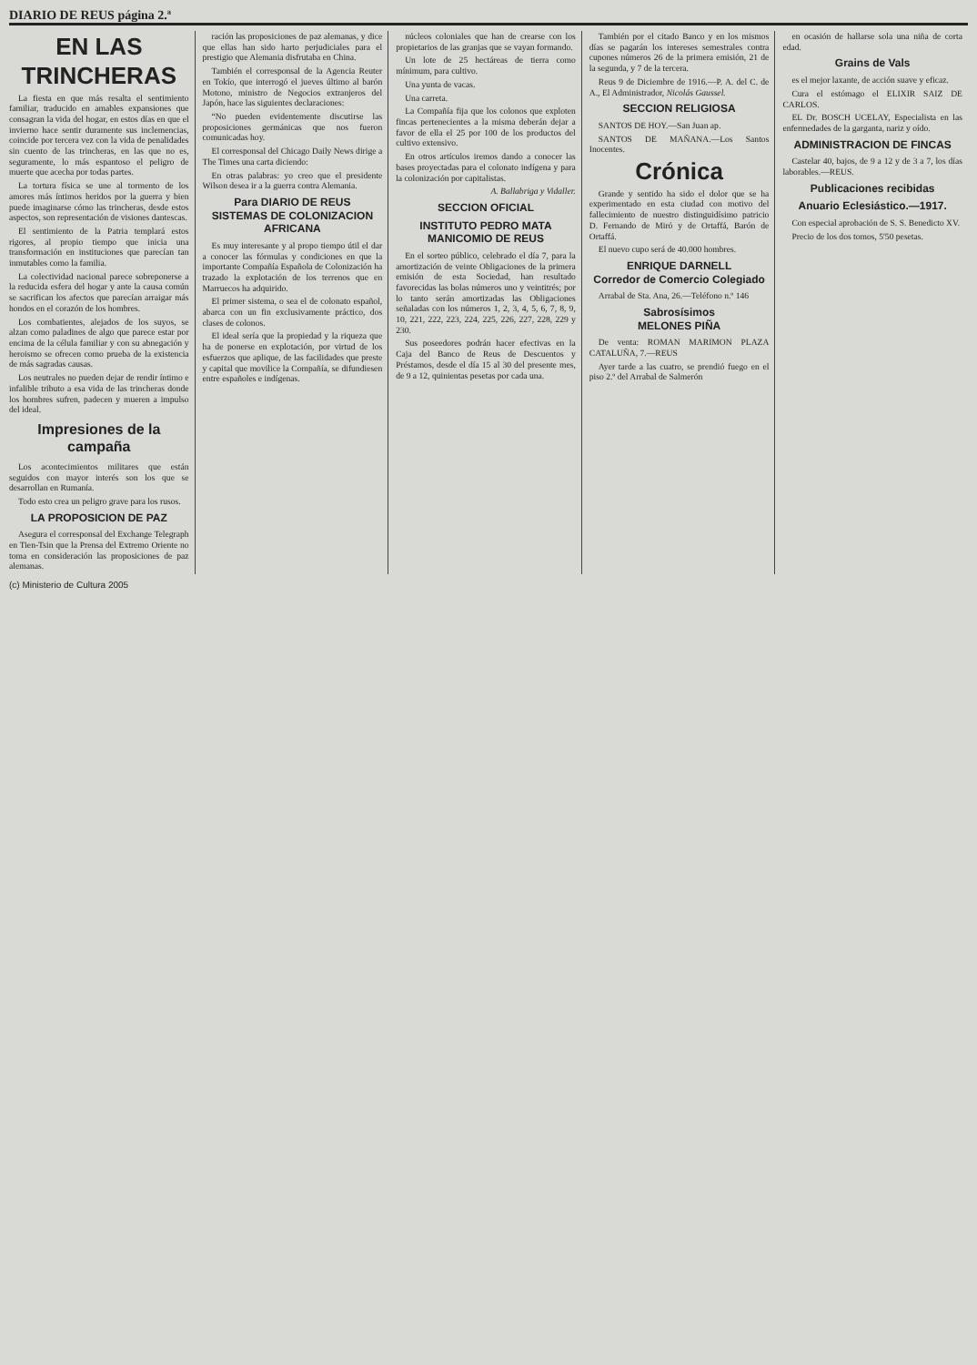DIARIO DE REUS página 2.ª
EN LAS TRINCHERAS
La fiesta en que más resalta el sentimiento familiar, traducido en amables expansiones que consagran la vida del hogar, en estos días en que el invierno hace sentir duramente sus inclemencias, coincide por tercera vez con la vida de penalidades sin cuento de las trincheras, en las que no es, seguramente, lo más espantoso el peligro de muerte que acecha por todas partes.
La tortura física se une al tormento de los amores más íntimos heridos por la guerra y bien puede imaginarse cómo las trincheras, desde estos aspectos, son representación de visiones dantescas.
El sentimiento de la Patria templará estos rigores, al propio tiempo que inicia una transformación en instituciones que parecían tan inmutables como la familia.
La colectividad nacional parece sobreponerse a la reducida esfera del hogar y ante la causa común se sacrifican los afectos que parecían arraigar más hondos en el corazón de los hombres.
Los combatientes, alejados de los suyos, se alzan como paladines de algo que parece estar por encima de la célula familiar y con su abnegación y heroismo se ofrecen como prueba de la existencia de más sagradas causas.
Los neutrales no pueden dejar de rendir íntimo e infalible tributo a esa vida de las trincheras donde los hombres sufren, padecen y mueren a impulso del ideal.
Impresiones de la campaña
Los acontecimientos militares que están seguidos con mayor interés son los que se desarrollan en Rumanía.
Todo esto crea un peligro grave para los rusos.
LA PROPOSICION DE PAZ
Asegura el corresponsal del Exchange Telegraph en Tien-Tsin que la Prensa del Extremo Oriente no toma en consideración las proposiciones de paz alemanas.
ración las proposiciones de paz alemanas, y dice que ellas han sido harto perjudiciales para el prestigio que Alemania disfrutaba en China.
También el corresponsal de la Agencia Reuter en Tokío, que interrogó el jueves último al barón Motono, ministro de Negocios extranjeros del Japón, hace las siguientes declaraciones:
“No pueden evidentemente discutirse las proposiciones germánicas que nos fueron comunicadas hoy.
El corresponsal del Chicago Daily News dirige a The Times una carta diciendo:
En otras palabras: yo creo que el presidente Wilson desea ir a la guerra contra Alemania.
Para DIARIO DE REUS
SISTEMAS DE COLONIZACION AFRICANA
Es muy interesante y al propo tiempo útil el dar a conocer las fórmulas y condiciones en que la importante Compañía Española de Colonización ha trazado la explotación de los terrenos que en Marruecos ha adquirido.
El primer sistema, o sea el de colonato español, abarca con un fin exclusivamente práctico, dos clases de colonos.
El ideal sería que la propiedad y la riqueza que ha de ponerse en explotación, por virtud de los esfuerzos que aplique, de las facilidades que preste y capital que movilice la Compañía, se difundiesen entre españoles e indígenas.
núcleos coloniales que han de crearse con los propietarios de las granjas que se vayan formando.
Un lote de 25 hectáreas de tierra como mínimum, para cultivo.
Una yunta de vacas.
Una carreta.
La Compañía fija que los colonos que exploten fincas pertenecientes a la misma deberán dejar a favor de ella el 25 por 100 de los productos del cultivo extensivo.
En otros artículos iremos dando a conocer las bases proyectadas para el colonato indígena y para la colonización por capitalistas.
A. Ballabriga y Vidaller.
SECCION OFICIAL
INSTITUTO PEDRO MATA
MANICOMIO DE REUS
En el sorteo público, celebrado el día 7, para la amortización de veinte Obligaciones de la primera emisión de esta Sociedad, han resultado favorecidas las bolas números uno y veintitrés; por lo tanto serán amortizadas las Obligaciones señaladas con los números 1, 2, 3, 4, 5, 6, 7, 8, 9, 10, 221, 222, 223, 224, 225, 226, 227, 228, 229 y 230.
Sus poseedores podrán hacer efectivas en la Caja del Banco de Reus de Descuentos y Préstamos, desde el día 15 al 30 del presente mes, de 9 a 12, quinientas pesetas por cada una.
También por el citado Banco y en los mismos días se pagarán los intereses semestrales contra cupones números 26 de la primera emisión, 21 de la segunda, y 7 de la tercera.
Reus 9 de Diciembre de 1916.—P. A. del C. de A., El Administrador, Nicolás Gaussel.
SECCION RELIGIOSA
SANTOS DE HOY.—San Juan ap.
SANTOS DE MAÑANA.—Los Santos Inocentes.
Crónica
Grande y sentido ha sido el dolor que se ha experimentado en esta ciudad con motivo del fallecimiento de nuestro distinguidísimo patricio D. Fernando de Miró y de Ortaffá, Barón de Ortaffá.
El nuevo cupo será de 40.000 hombres.
ENRIQUE DARNELL
Corredor de Comercio Colegiado
Arrabal de Sta. Ana, 26.—Teléfono n.º 146
Sabrosísimos
MELONES PIÑA
De venta: ROMAN MARIMON PLAZA CATALUÑA, 7.—REUS
Ayer tarde a las cuatro, se prendió fuego en el piso 2.º del Arrabal de Salmerón
en ocasión de hallarse sola una niña de corta edad.
Grains de Vals
es el mejor laxante, de acción suave y eficaz.
Cura el estómago el ELIXIR SAIZ DE CARLOS.
EL Dr. BOSCH UCELAY, Especialista en las enfermedades de la garganta, nariz y oído.
ADMINISTRACION DE FINCAS
Castelar 40, bajos, de 9 a 12 y de 3 a 7, los días laborables.—REUS.
Publicaciones recibidas
Anuario Eclesiástico.—1917.
Con especial aprobación de S. S. Benedicto XV.
Precio de los dos tomos, 5'50 pesetas.
(c) Ministerio de Cultura 2005